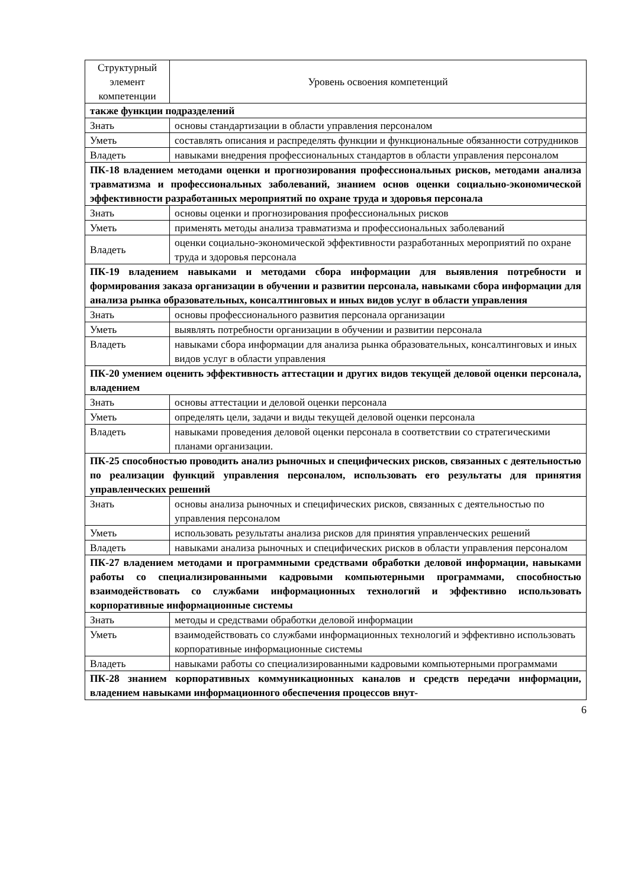| Структурный элемент компетенции | Уровень освоения компетенций |
| --- | --- |
| также функции подразделений | |
| Знать | основы стандартизации в области управления персоналом |
| Уметь | составлять описания и распределять функции и функциональные обязанности сотрудников |
| Владеть | навыками внедрения профессиональных стандартов в области управления персоналом |
| ПК-18 владением методами оценки и прогнозирования профессиональных рисков, методами анализа травматизма и профессиональных заболеваний, знанием основ оценки социально-экономической эффективности разработанных мероприятий по охране труда и здоровья персонала | |
| Знать | основы оценки и прогнозирования профессиональных рисков |
| Уметь | применять методы анализа травматизма и профессиональных заболеваний |
| Владеть | оценки социально-экономической эффективности разработанных мероприятий по охране труда и здоровья персонала |
| ПК-19 владением навыками и методами сбора информации для выявления потребности и формирования заказа организации в обучении и развитии персонала, навыками сбора информации для анализа рынка образовательных, консалтинговых и иных видов услуг в области управления | |
| Знать | основы профессионального развития персонала организации |
| Уметь | выявлять потребности организации в обучении и развитии персонала |
| Владеть | навыками сбора информации для анализа рынка образовательных, консалтинговых и иных видов услуг в области управления |
| ПК-20 умением оценить эффективность аттестации и других видов текущей деловой оценки персонала, владением | |
| Знать | основы аттестации и деловой оценки персонала |
| Уметь | определять цели, задачи и виды текущей деловой оценки персонала |
| Владеть | навыками проведения деловой оценки персонала в соответствии со стратегическими планами организации. |
| ПК-25 способностью проводить анализ рыночных и специфических рисков, связанных с деятельностью по реализации функций управления персоналом, использовать его результаты для принятия управленческих решений | |
| Знать | основы анализа рыночных и специфических рисков, связанных с деятельностью по управления персоналом |
| Уметь | использовать результаты анализа рисков для принятия управленческих решений |
| Владеть | навыками анализа рыночных и специфических рисков в области управления персоналом |
| ПК-27 владением методами и программными средствами обработки деловой информации, навыками работы со специализированными кадровыми компьютерными программами, способностью взаимодействовать со службами информационных технологий и эффективно использовать корпоративные информационные системы | |
| Знать | методы и средствами обработки деловой информации |
| Уметь | взаимодействовать со службами информационных технологий и эффективно использовать корпоративные информационные системы |
| Владеть | навыками работы со специализированными кадровыми компьютерными программами |
| ПК-28 знанием корпоративных коммуникационных каналов и средств передачи информации, владением навыками информационного обеспечения процессов внут- | |
6